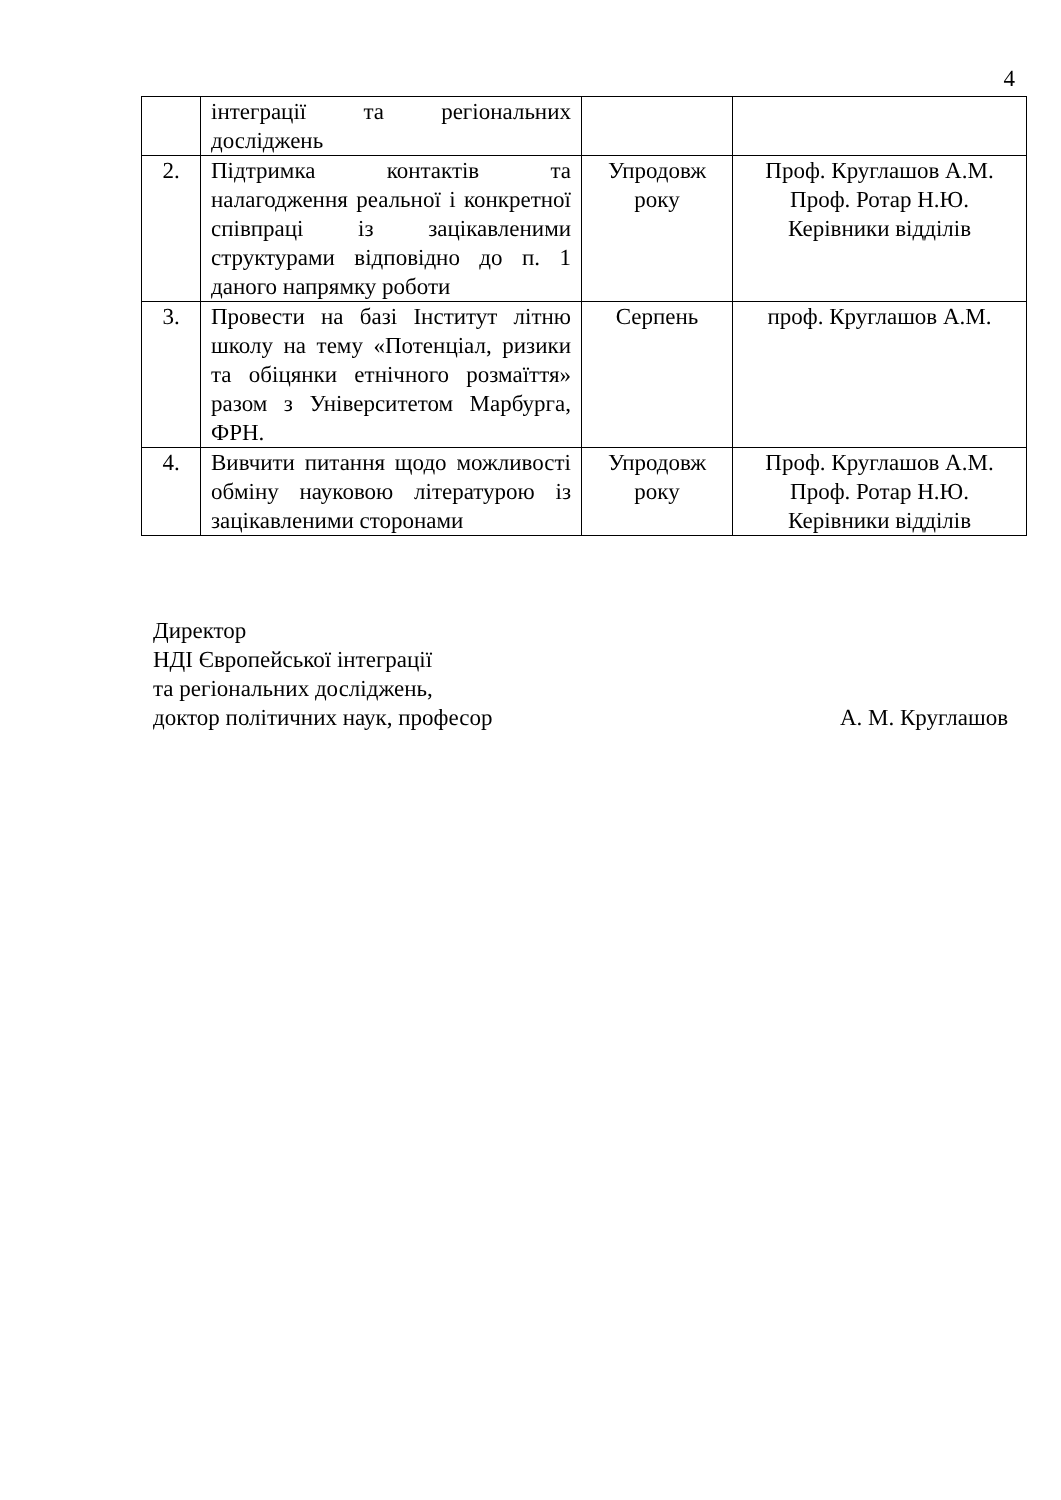4
| | інтеграції та регіональних досліджень | | |
| 2. | Підтримка контактів та налагодження реальної і конкретної співпраці із зацікавленими структурами відповідно до п. 1 даного напрямку роботи | Упродовж року | Проф. Круглашов А.М. Проф. Ротар Н.Ю. Керівники відділів |
| 3. | Провести на базі Інститут літню школу на тему «Потенціал, ризики та обіцянки етнічного розмаїття» разом з Університетом Марбурга, ФРН. | Серпень | проф. Круглашов А.М. |
| 4. | Вивчити питання щодо можливості обміну науковою літературою із зацікавленими сторонами | Упродовж року | Проф. Круглашов А.М. Проф. Ротар Н.Ю. Керівники відділів |
Директор
НДІ Європейської інтеграції
та регіональних досліджень,
доктор політичних наук, професор А. М. Круглашов